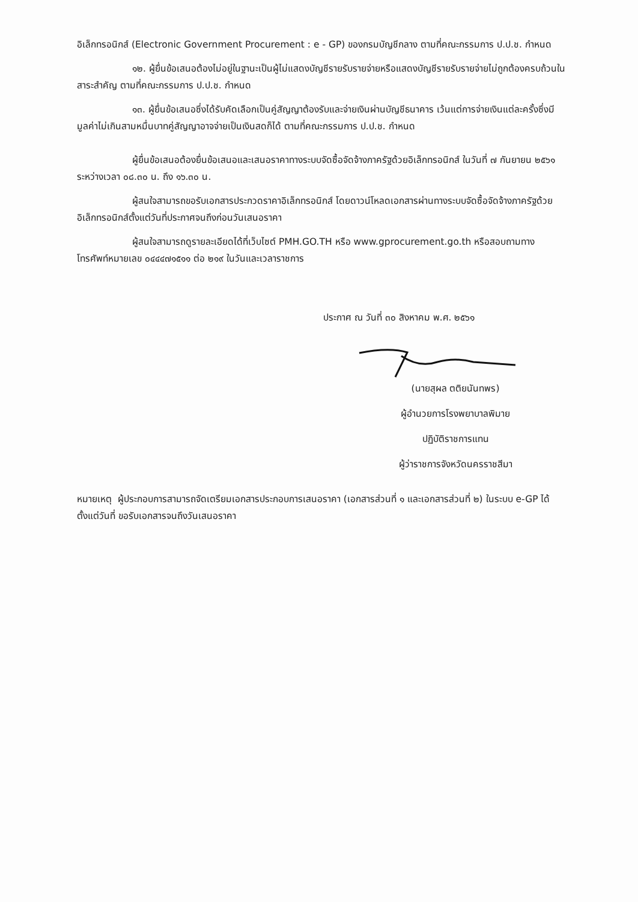อิเล็กทรอนิกส์ (Electronic Government Procurement : e - GP) ของกรมบัญชีกลาง ตามที่คณะกรรมการ ป.ป.ช. กำหนด
๑๒. ผู้ยื่นข้อเสนอต้องไม่อยู่ในฐานะเป็นผู้ไม่แสดงบัญชีรายรับรายจ่ายหรือแสดงบัญชีรายรับรายจ่ายไม่ถูกต้องครบถ้วนในสาระสำคัญ ตามที่คณะกรรมการ ป.ป.ช. กำหนด
๑๓. ผู้ยื่นข้อเสนอซึ่งได้รับคัดเลือกเป็นคู่สัญญาต้องรับและจ่ายเงินผ่านบัญชีธนาคาร เว้นแต่การจ่ายเงินแต่ละครั้งซึ่งมีมูลค่าไม่เกินสามหมื่นบาทคู่สัญญาอาจจ่ายเป็นเงินสดก็ได้ ตามที่คณะกรรมการ ป.ป.ช. กำหนด
ผู้ยื่นข้อเสนอต้องยื่นข้อเสนอและเสนอราคาทางระบบจัดซื้อจัดจ้างภาครัฐด้วยอิเล็กทรอนิกส์ ในวันที่ ๗ กันยายน ๒๕๖๑ ระหว่างเวลา ๐๘.๓๐ น. ถึง ๑๖.๓๐ น.
ผู้สนใจสามารถขอรับเอกสารประกวดราคาอิเล็กทรอนิกส์ โดยดาวน์โหลดเอกสารผ่านทางระบบจัดซื้อจัดจ้างภาครัฐด้วยอิเล็กทรอนิกส์ตั้งแต่วันที่ประกาศจนถึงก่อนวันเสนอราคา
ผู้สนใจสามารถดูรายละเอียดได้ที่เว็บไซต์ PMH.GO.TH หรือ www.gprocurement.go.th หรือสอบถามทางโทรศัพท์หมายเลข ๐๔๔๔๗๑๕๑๑ ต่อ ๒๑๙ ในวันและเวลาราชการ
ประกาศ ณ วันที่ ๓๐ สิงหาคม พ.ศ. ๒๕๖๑
(นายสุผล ตติยนันทพร)
ผู้อำนวยการโรงพยาบาลพิมาย
ปฏิบัติราชการแทน
ผู้ว่าราชการจังหวัดนครราชสีมา
หมายเหตุ ผู้ประกอบการสามารถจัดเตรียมเอกสารประกอบการเสนอราคา (เอกสารส่วนที่ ๑ และเอกสารส่วนที่ ๒) ในระบบ e-GP ได้ตั้งแต่วันที่ ขอรับเอกสารจนถึงวันเสนอราคา